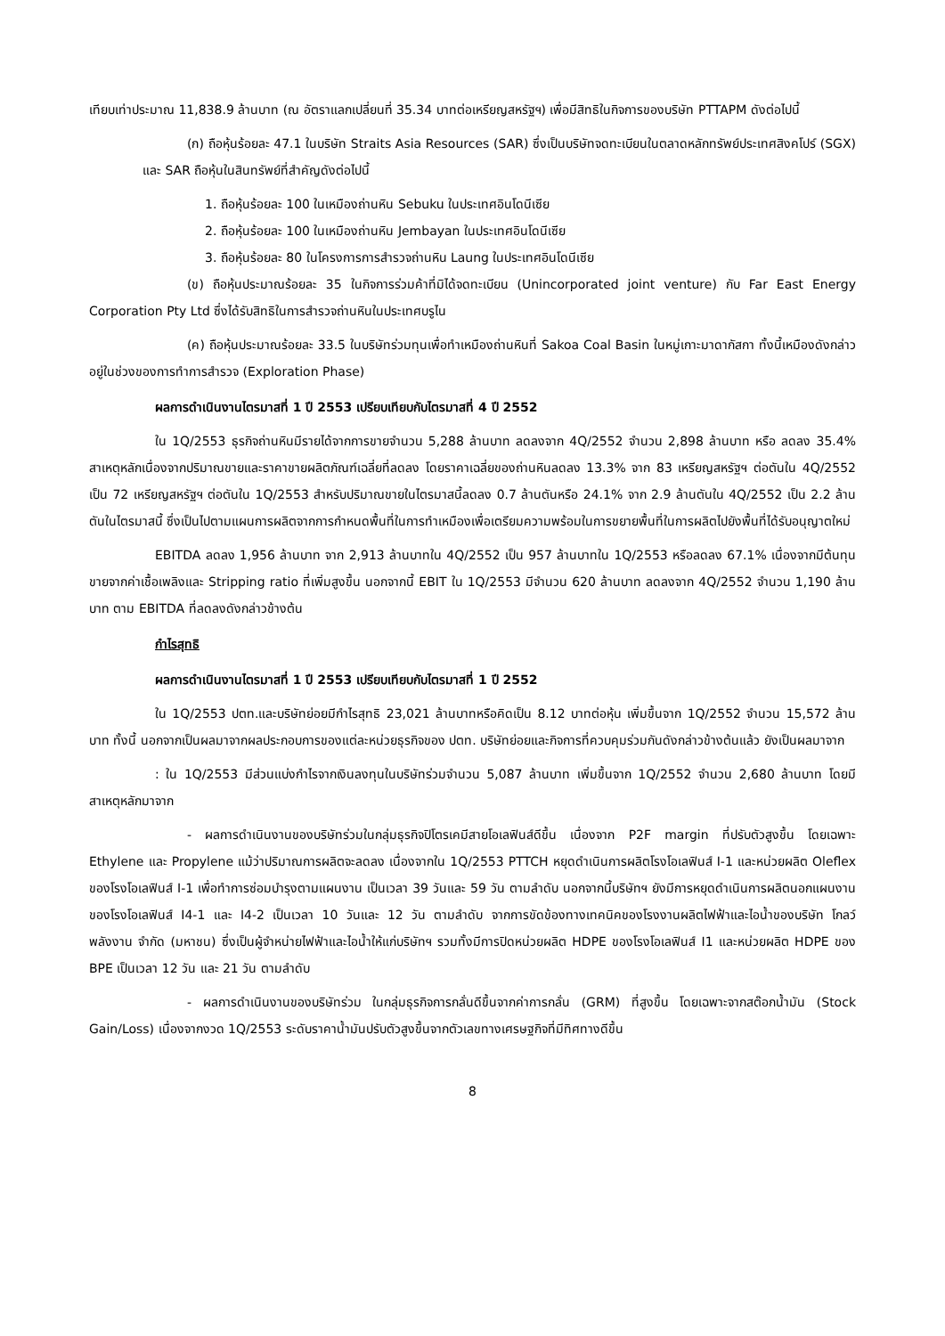เทียบเท่าประมาณ 11,838.9 ล้านบาท (ณ อัตราแลกเปลี่ยนที่ 35.34 บาทต่อเหรียญสหรัฐฯ) เพื่อมีสิทธิในกิจการของบริษัท PTTAPM ดังต่อไปนี้
(ก) ถือหุ้นร้อยละ 47.1 ในบริษัท Straits Asia Resources (SAR) ซึ่งเป็นบริษัทจดทะเบียนในตลาดหลักทรัพย์ประเทศสิงคโปร์ (SGX) และ SAR ถือหุ้นในสินทรัพย์ที่สำคัญดังต่อไปนี้
1. ถือหุ้นร้อยละ 100 ในเหมืองถ่านหิน Sebuku ในประเทศอินโดนีเซีย
2. ถือหุ้นร้อยละ 100 ในเหมืองถ่านหิน Jembayan ในประเทศอินโดนีเซีย
3. ถือหุ้นร้อยละ 80 ในโครงการการสำรวจถ่านหิน Laung ในประเทศอินโดนีเซีย
(ข) ถือหุ้นประมาณร้อยละ 35 ในกิจการร่วมค้าที่มิได้จดทะเบียน (Unincorporated joint venture) กับ Far East Energy Corporation Pty Ltd ซึ่งได้รับสิทธิในการสำรวจถ่านหินในประเทศบรูไน
(ค) ถือหุ้นประมาณร้อยละ 33.5 ในบริษัทร่วมทุนเพื่อทำเหมืองถ่านหินที่ Sakoa Coal Basin ในหมู่เกาะมาดากัสกา ทั้งนี้เหมืองดังกล่าวอยู่ในช่วงของการทำการสำรวจ (Exploration Phase)
ผลการดำเนินงานไตรมาสที่ 1 ปี 2553 เปรียบเทียบกับไตรมาสที่ 4 ปี 2552
ใน 1Q/2553 ธุรกิจถ่านหินมีรายได้จากการขายจำนวน 5,288 ล้านบาท ลดลงจาก 4Q/2552 จำนวน 2,898 ล้านบาท หรือ ลดลง 35.4% สาเหตุหลักเนื่องจากปริมาณขายและราคาขายผลิตภัณฑ์เฉลี่ยที่ลดลง โดยราคาเฉลี่ยของถ่านหินลดลง 13.3% จาก 83 เหรียญสหรัฐฯ ต่อตันใน 4Q/2552 เป็น 72 เหรียญสหรัฐฯ ต่อตันใน 1Q/2553 สำหรับปริมาณขายในไตรมาสนี้ลดลง 0.7 ล้านตันหรือ 24.1% จาก 2.9 ล้านตันใน 4Q/2552 เป็น 2.2 ล้านตันในไตรมาสนี้ ซึ่งเป็นไปตามแผนการผลิตจากการกำหนดพื้นที่ในการทำเหมืองเพื่อเตรียมความพร้อมในการขยายพื้นที่ในการผลิตไปยังพื้นที่ได้รับอนุญาตใหม่
EBITDA ลดลง 1,956 ล้านบาท จาก 2,913 ล้านบาทใน 4Q/2552 เป็น 957 ล้านบาทใน 1Q/2553 หรือลดลง 67.1% เนื่องจากมีต้นทุนขายจากค่าเชื้อเพลิงและ Stripping ratio ที่เพิ่มสูงขึ้น นอกจากนี้ EBIT ใน 1Q/2553 มีจำนวน 620 ล้านบาท ลดลงจาก 4Q/2552 จำนวน 1,190 ล้านบาท ตาม EBITDA ที่ลดลงดังกล่าวข้างต้น
กำไรสุทธิ
ผลการดำเนินงานไตรมาสที่ 1 ปี 2553 เปรียบเทียบกับไตรมาสที่ 1 ปี 2552
ใน 1Q/2553 ปตท.และบริษัทย่อยมีกำไรสุทธิ 23,021 ล้านบาทหรือคิดเป็น 8.12 บาทต่อหุ้น เพิ่มขึ้นจาก 1Q/2552 จำนวน 15,572 ล้านบาท ทั้งนี้ นอกจากเป็นผลมาจากผลประกอบการของแต่ละหน่วยธุรกิจของ ปตท. บริษัทย่อยและกิจการที่ควบคุมร่วมกันดังกล่าวข้างต้นแล้ว ยังเป็นผลมาจาก
: ใน 1Q/2553 มีส่วนแบ่งกำไรจากเงินลงทุนในบริษัทร่วมจำนวน 5,087 ล้านบาท เพิ่มขึ้นจาก 1Q/2552 จำนวน 2,680 ล้านบาท โดยมีสาเหตุหลักมาจาก
- ผลการดำเนินงานของบริษัทร่วมในกลุ่มธุรกิจปิโตรเคมีสายโอเลฟินส์ดีขึ้น เนื่องจาก P2F margin ที่ปรับตัวสูงขึ้น โดยเฉพาะ Ethylene และ Propylene แม้ว่าปริมาณการผลิตจะลดลง เนื่องจากใน 1Q/2553 PTTCH หยุดดำเนินการผลิตโรงโอเลฟินส์ I-1 และหน่วยผลิต Oleflex ของโรงโอเลฟินส์ I-1 เพื่อทำการซ่อมบำรุงตามแผนงาน เป็นเวลา 39 วันและ 59 วัน ตามลำดับ นอกจากนี้บริษัทฯ ยังมีการหยุดดำเนินการผลิตนอกแผนงานของโรงโอเลฟินส์ I4-1 และ I4-2 เป็นเวลา 10 วันและ 12 วัน ตามลำดับ จากการขัดข้องทางเทคนิคของโรงงานผลิตไฟฟ้าและไอน้ำของบริษัท โกลว์ พลังงาน จำกัด (มหาชน) ซึ่งเป็นผู้จำหน่ายไฟฟ้าและไอน้ำให้แก่บริษัทฯ รวมทั้งมีการปิดหน่วยผลิต HDPE ของโรงโอเลฟินส์ I1 และหน่วยผลิต HDPE ของ BPE เป็นเวลา 12 วัน และ 21 วัน ตามลำดับ
- ผลการดำเนินงานของบริษัทร่วม ในกลุ่มธุรกิจการกลั่นดีขึ้นจากค่าการกลั่น (GRM) ที่สูงขึ้น โดยเฉพาะจากสต๊อกน้ำมัน (Stock Gain/Loss) เนื่องจากงวด 1Q/2553 ระดับราคาน้ำมันปรับตัวสูงขึ้นจากตัวเลขทางเศรษฐกิจที่มีทิศทางดีขึ้น
8